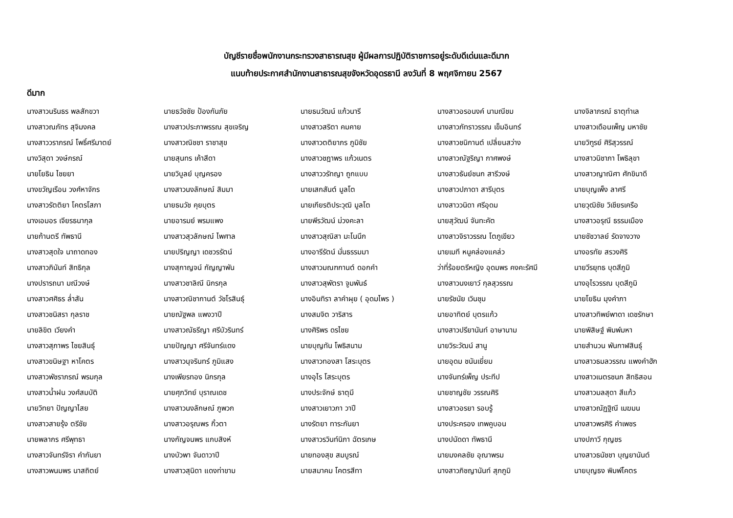บัญชีรายชื่อพนักงานกระทรวงสาธารณสุข ผู้มีผลการปฏิบัติราชการอยู่ระดับดีเด่นและดีมาก
แนบท้ายประกาศสำนักงานสาธารณสุขจังหวัดอุดรธานี ลงวันที่ 8 พฤศจิกายน 2567
ดีมาก
| นางสาวนรินธร พลสักขวา | นายธวัชชัย ป้องกันภัย | นายธนวัฒน์ แก้วนารี | นางสาวอรอนงค์ นามณีชม | นางจิลาภรณ์ ธาตุทำเล |
| นางสาวณภัทร สุจิมงคล | นางสาวประภาพรรณ สุขเจริญ | นางสาวสริตา คมคาย | นางสาวภัทราวรรณ เข็มอินทร์ | นางสาวเดือนเพ็ญ มหาชัย |
| นางสาววราภรณ์ โพธิ์ศรีมาตย์ | นางสาวณิชชา ราชาสุข | นางสาวตติยาภร ภูมิชัย | นางสาวชนิกานต์ เปลี่ยนสว่าง | นายวิฑูรย์ ศิริสุวรรณ์ |
| นางวิสุดา วงษ์กรณ์ | นายสุนทร เค้าสีดา | นางสาวชฎาพร แก้วเนตร | นางสาวณัฐริญา กาศพงษ์ | นางสาวนิชาภา โพธิลุขา |
| นายโยธิน ไชยยา | นายวิบูลย์ บุญครอง | นางสาววรัทญา ถูกแบบ | นางสาวธันย์ชนก สารีวงษ์ | นางสาวญาณิศา ศักขินาดี |
| นางขวัญเรือน วงศ์หาจักร | นางสาวนงลักษณ์ สิมมา | นายเสกสันต์ มูลโต | นางสาวปภาดา สารีบุตร | นายบุญเพ็ง ลาศรี |
| นางสาวรัตติยา โคตรโสภา | นายธนวัช คุยบุตร | นายเกียรติประวุฒิ มูลโต | นางสาววนิดา ศรีอุดม | นายวุฒิชัย วิเชียรเครือ |
| นางเอมอร เจียรธนากุล | นายอารมย์ พรมแพง | นายพีรวัฒน์ ม่วงคะลา | นายสุวัฒน์ จันทะคัต | นางสาวอรุณี ธรรมเมือง |
| นายก้านตรี ทัพธานี | นางสาวสุวลักษณ์ ไพศาล | นางสาวสุณิสา มะโนนึก | นางสาวจิราวรรณ โตภูเขียว | นายชัชวาลย์ รัดจางวาง |
| นางสาวสุดใจ นาถาดทอง | นายปริญญา เดชวรรัตน์ | นางอารีรัตน์ มั่นธรรมมา | นายเมที หนูคล่องแคล่ว | นางอรทัย สรวงศิริ |
| นางสาวภินันท์ สิทธิกุล | นางสุกาญจน์ กัญญาพัน | นางสาวมณฑกานต์ ดอกคำ | ว่าที่ร้อยตรีหญิง อุดมพร คงคะรัศมี | นายวีรยุทธ บุดสีภูมิ |
| นางปรารถนา มณีวงษ์ | นางสาวชาลิณี นิกรกุล | นางสาวสุพัตรา จูมพันธ์ | นางสาวนงเยาว์ กุลสุวรรณ | นางอุไรวรรณ บุดสีภูมิ |
| นางสาวศศิธร ล่ำสัน | นางสาวณิชากานต์ วัชโรสินธุ์ | นางอินทิรา ลาคำผุย ( อุดมไพร ) | นายรัชนัย เวินชุม | นายโยธิน มุงคำภา |
| นางสาวชนิสรา กุลราช | นายณัฐพล แพงวาปี | นางสมจิต วาริสาร | นายอาทิตย์ บุตรแก้ว | นางสาวทิพย์พาดา เดชรักษา |
| นายลิขิต เวียงคำ | นางสาวณัธรีญา ศรีบัวรินทร์ | นางศิริพร ดรไชย | นางสาวปรียานันท์ อาษานาม | นายพิสิษฐ์ พิมพ์มหา |
| นางสาวสุภาพร ไชยสินธุ์ | นายปัญญา ศรีจันทร์แดง | นายบุญทัน โพธิสนาม | นายวิระวัฒน์ สานู | นายสำนวน พันกาฬสินธุ์ |
| นางสาวขนิษฐา หาโคตร | นางสาวนุจรินทร์ ภูมิแสง | นางสาวทองสา โสระบุตร | นายอุดม ชนันเยี่ยม | นางสาวธมลวรรณ แพงคำฮัก |
| นางสาวพัชราภรณ์ พรมกุล | นางเพียรทอง นิกรกุล | นางอุไร โสระบุตร | นางจันทร์เพ็ญ ประทีป | นางสาวเนตรชนก สิทธิสอน |
| นางสาวน้ำฝน วงศ์สมบัติ | นายศุภวิทย์ บุราณเดช | นางประจักษ์ ธาตุมี | นายชาญชัย วรรณศิริ | นางสาวมลสุดา สีแก้ว |
| นายวิทยา ปัญญาไสย | นางสาวนงลักษณ์ ภูพวก | นางสาวเยาวภา วาปี | นางสาวอรยา รอบรู้ | นางสาวณัฏฐิณี เมฆมน |
| นางสาวสายรุ้ง ตรีชัย | นางสาวอรุณพร กิ้วตา | นางรัตยา ทาระกันยา | นางประครอง เทพคูบอน | นางสาวพรศิริ คำเพชร |
| นายพลากร ศรีพุทธา | นางกัญจนพร แกบสิงห์ | นางสาวรวินท์นิภา ฉัตรเกษ | นางปนัดดา ทัพธานี | นางปภาวี กุญชร |
| นางสาวจันทร์จิรา คำกันยา | นางบัวพา จันดาวาปี | นายทองสุข สมบูรณ์ | นายมงคลชัย อุณาพรม | นางสาวธนัชชา บุญยานันต์ |
| นางสาวพนมพร นาสถิตย์ | นางสาวสุนิดา แดงท่าขาม | นายสมาคม โคตรสีทา | นางสาวภิชญานันท์ สุภภูมิ | นายบุญธง พิมพ์โคตร |